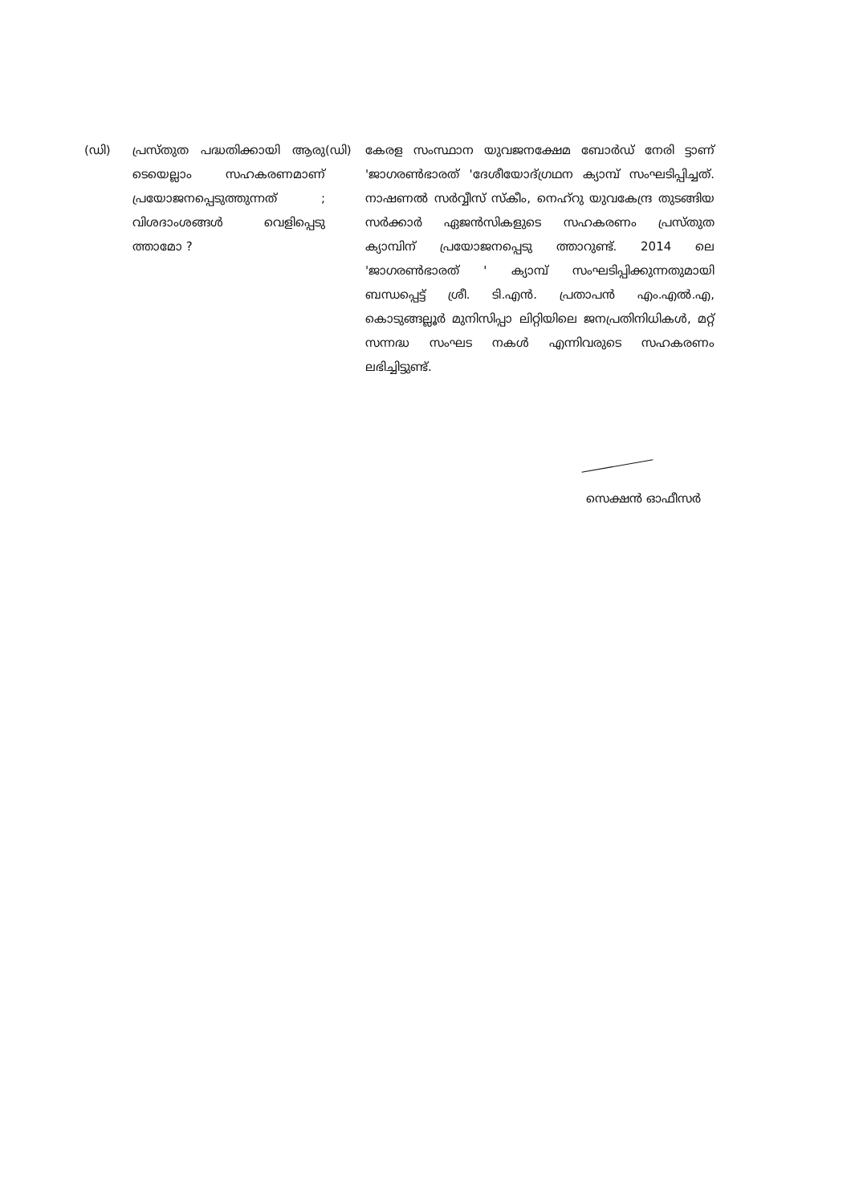(ഡി) പ്രസ്തുത പദ്ധതിക്കായി ആരു ടെയെല്ലാം സഹകരണമാണ് പ്രയോജനപ്പെടുത്തുന്നത് ; വിശദാംശങ്ങൾ വെളിപ്പെടു ത്താമോ ?
(ഡി) കേരള സംസ്ഥാന യുവജനക്ഷേമ ബോർഡ് നേരി ട്ടാണ് 'ജാഗരൺഭാരത് 'ദേശീയോദ്ഗ്രഥന ക്യാമ്പ് സംഘടിപ്പിച്ചത്. നാഷണൽ സർവ്വീസ് സ്കീം, നെഹ്റു യുവകേന്ദ്ര തുടങ്ങിയ സർക്കാർ ഏജൻസികളുടെ സഹകരണം പ്രസ്തുത ക്യാമ്പിന് പ്രയോജനപ്പെടു ത്താറുണ്ട്. 2014 ലെ 'ജാഗരൺഭാരത് ' ക്യാമ്പ് സംഘടിപ്പിക്കുന്നതുമായി ബന്ധപ്പെട്ട് ശ്രീ. ടി.എൻ. പ്രതാപൻ എം.എൽ.എ, കൊടുങ്ങല്ലൂർ മുനിസിപ്പാ ലിറ്റിയിലെ ജനപ്രതിനിധികൾ, മറ്റ് സന്നദ്ധ സംഘട നകൾ എന്നിവരുടെ സഹകരണം ലഭിച്ചിട്ടുണ്ട്.
സെക്ഷൻ ഓഫീസർ